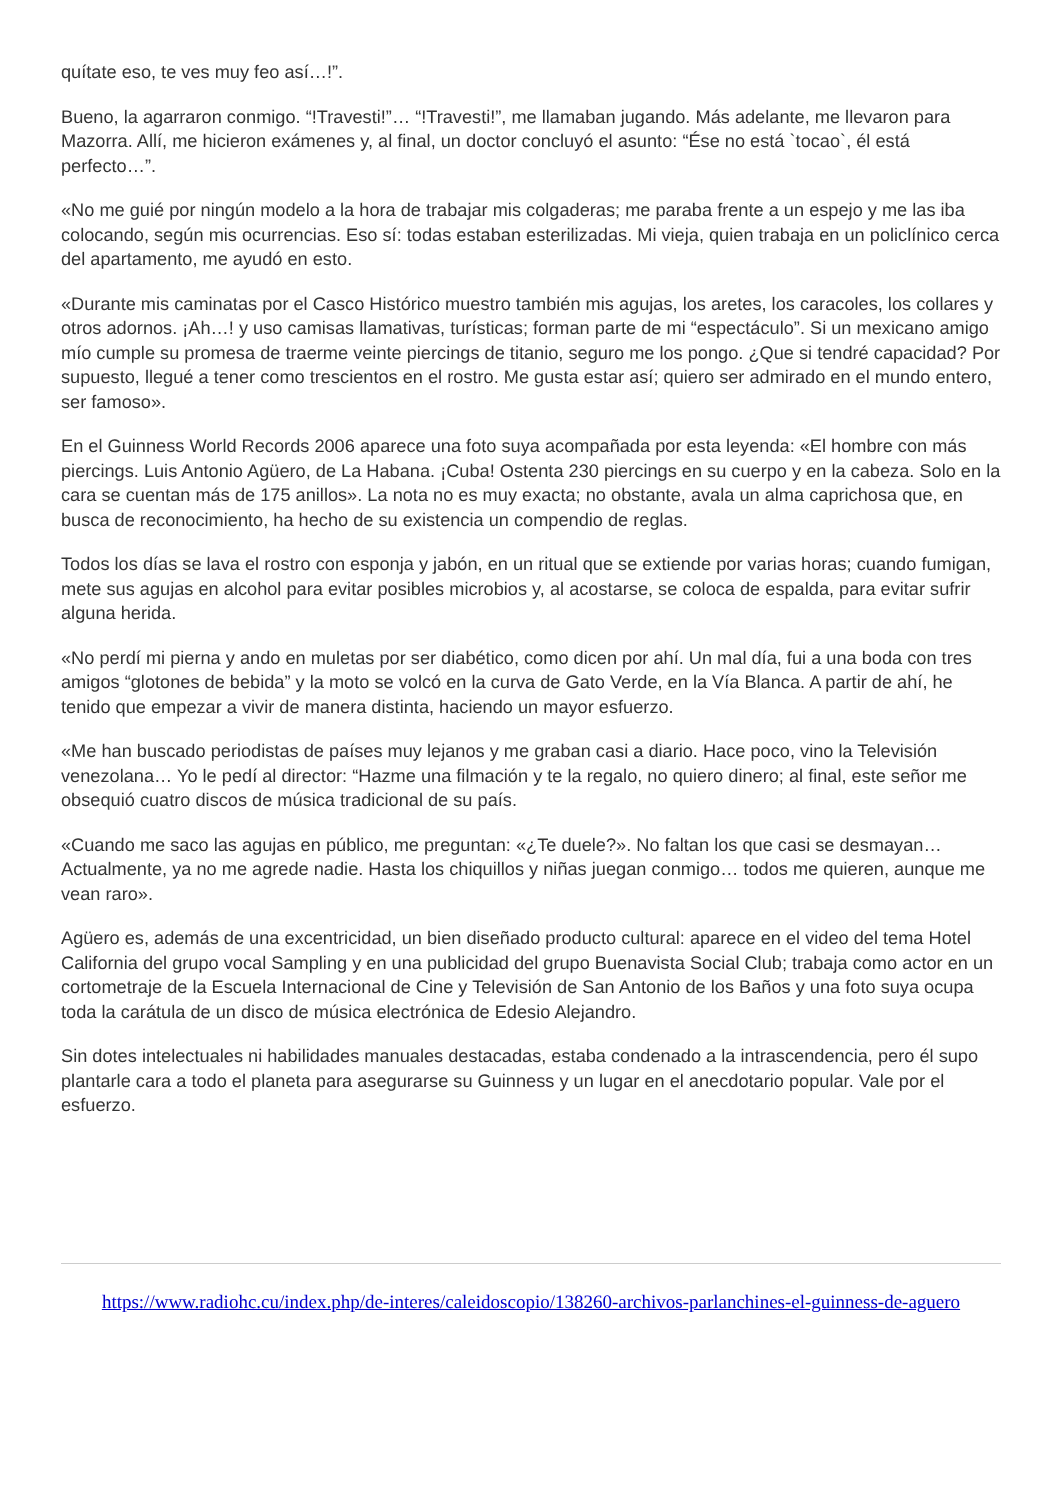quítate eso, te ves muy feo así…!”.
Bueno, la agarraron conmigo. “!Travesti!”… “!Travesti!”, me llamaban jugando. Más adelante, me llevaron para Mazorra. Allí, me hicieron exámenes y, al final, un doctor concluyó el asunto: “Ése no está `tocao`, él está perfecto…”.
«No me guié por ningún modelo a la hora de trabajar mis colgaderas; me paraba frente a un espejo y me las iba colocando, según mis ocurrencias. Eso sí: todas estaban esterilizadas. Mi vieja, quien trabaja en un policlínico cerca del apartamento, me ayudó en esto.
«Durante mis caminatas por el Casco Histórico muestro también mis agujas, los aretes, los caracoles, los collares y otros adornos. ¡Ah…! y uso camisas llamativas, turísticas; forman parte de mi “espectáculo”. Si un mexicano amigo mío cumple su promesa de traerme veinte piercings de titanio, seguro me los pongo. ¿Que si tendré capacidad? Por supuesto, llegué a tener como trescientos en el rostro. Me gusta estar así; quiero ser admirado en el mundo entero, ser famoso».
En el Guinness World Records 2006 aparece una foto suya acompañada por esta leyenda: «El hombre con más piercings. Luis Antonio Agüero, de La Habana. ¡Cuba! Ostenta 230 piercings en su cuerpo y en la cabeza. Solo en la cara se cuentan más de 175 anillos». La nota no es muy exacta; no obstante, avala un alma caprichosa que, en busca de reconocimiento, ha hecho de su existencia un compendio de reglas.
Todos los días se lava el rostro con esponja y jabón, en un ritual que se extiende por varias horas; cuando fumigan, mete sus agujas en alcohol para evitar posibles microbios y, al acostarse, se coloca de espalda, para evitar sufrir alguna herida.
«No perdí mi pierna y ando en muletas por ser diabético, como dicen por ahí. Un mal día, fui a una boda con tres amigos “glotones de bebida” y la moto se volcó en la curva de Gato Verde, en la Vía Blanca. A partir de ahí, he tenido que empezar a vivir de manera distinta, haciendo un mayor esfuerzo.
«Me han buscado periodistas de países muy lejanos y me graban casi a diario. Hace poco, vino la Televisión venezolana… Yo le pedí al director: “Hazme una filmación y te la regalo, no quiero dinero; al final, este señor me obsequió cuatro discos de música tradicional de su país.
«Cuando me saco las agujas en público, me preguntan: «¿Te duele?». No faltan los que casi se desmayan… Actualmente, ya no me agrede nadie. Hasta los chiquillos y niñas juegan conmigo… todos me quieren, aunque me vean raro».
Agüero es, además de una excentricidad, un bien diseñado producto cultural: aparece en el video del tema Hotel California del grupo vocal Sampling y en una publicidad del grupo Buenavista Social Club; trabaja como actor en un cortometraje de la Escuela Internacional de Cine y Televisión de San Antonio de los Baños y una foto suya ocupa toda la carátula de un disco de música electrónica de Edesio Alejandro.
Sin dotes intelectuales ni habilidades manuales destacadas, estaba condenado a la intrascendencia, pero él supo plantarle cara a todo el planeta para asegurarse su Guinness y un lugar en el anecdotario popular. Vale por el esfuerzo.
https://www.radiohc.cu/index.php/de-interes/caleidoscopio/138260-archivos-parlanchines-el-guinness-de-aguero